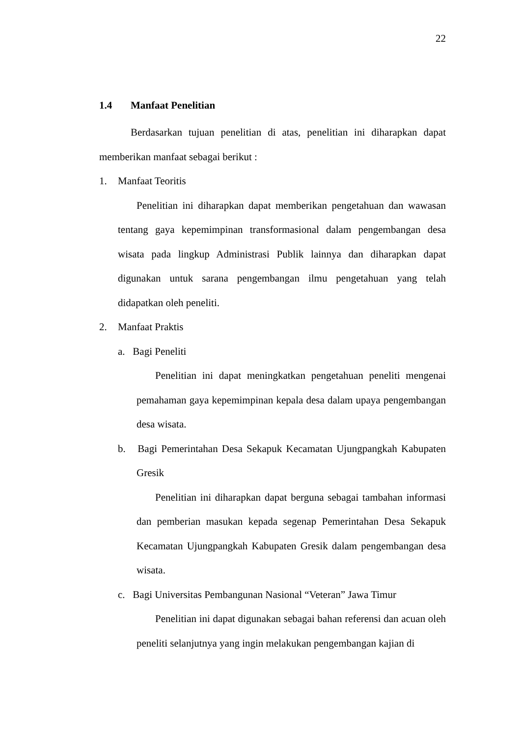22
1.4 Manfaat Penelitian
Berdasarkan tujuan penelitian di atas, penelitian ini diharapkan dapat memberikan manfaat sebagai berikut :
1. Manfaat Teoritis
Penelitian ini diharapkan dapat memberikan pengetahuan dan wawasan tentang gaya kepemimpinan transformasional dalam pengembangan desa wisata pada lingkup Administrasi Publik lainnya dan diharapkan dapat digunakan untuk sarana pengembangan ilmu pengetahuan yang telah didapatkan oleh peneliti.
2. Manfaat Praktis
a. Bagi Peneliti
Penelitian ini dapat meningkatkan pengetahuan peneliti mengenai pemahaman gaya kepemimpinan kepala desa dalam upaya pengembangan desa wisata.
b. Bagi Pemerintahan Desa Sekapuk Kecamatan Ujungpangkah Kabupaten Gresik
Penelitian ini diharapkan dapat berguna sebagai tambahan informasi dan pemberian masukan kepada segenap Pemerintahan Desa Sekapuk Kecamatan Ujungpangkah Kabupaten Gresik dalam pengembangan desa wisata.
c. Bagi Universitas Pembangunan Nasional “Veteran” Jawa Timur
Penelitian ini dapat digunakan sebagai bahan referensi dan acuan oleh peneliti selanjutnya yang ingin melakukan pengembangan kajian di